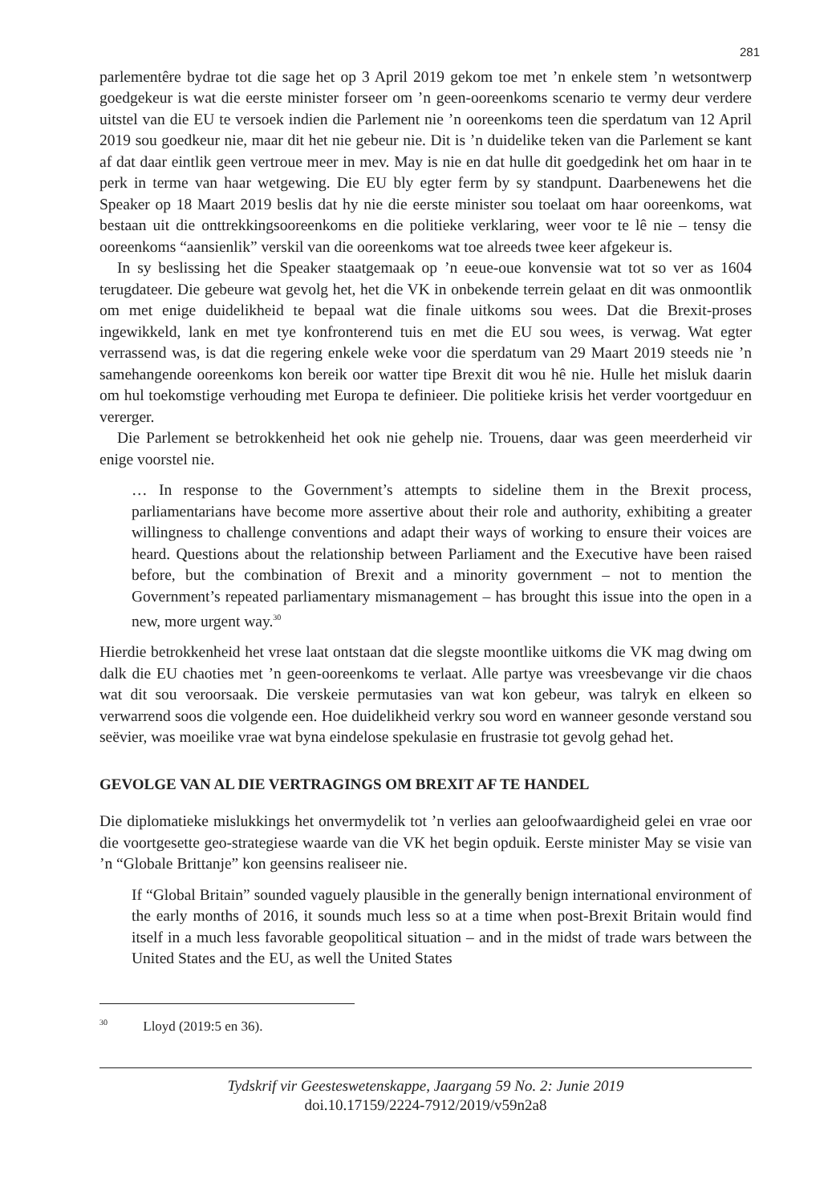281
parlementêre bydrae tot die sage het op 3 April 2019 gekom toe met ’n enkele stem ’n wetsontwerp goedgekeur is wat die eerste minister forseer om ’n geen-ooreenkoms scenario te vermy deur verdere uitstel van die EU te versoek indien die Parlement nie ’n ooreenkoms teen die sperdatum van 12 April 2019 sou goedkeur nie, maar dit het nie gebeur nie. Dit is ’n duidelike teken van die Parlement se kant af dat daar eintlik geen vertroue meer in mev. May is nie en dat hulle dit goedgedink het om haar in te perk in terme van haar wetgewing. Die EU bly egter ferm by sy standpunt. Daarbenewens het die Speaker op 18 Maart 2019 beslis dat hy nie die eerste minister sou toelaat om haar ooreenkoms, wat bestaan uit die onttrekkingsooreenkoms en die politieke verklaring, weer voor te lê nie – tensy die ooreenkoms “aansienlik” verskil van die ooreenkoms wat toe alreeds twee keer afgekeur is.
In sy beslissing het die Speaker staatgemaak op ’n eeue-oue konvensie wat tot so ver as 1604 terugdateer. Die gebeure wat gevolg het, het die VK in onbekende terrein gelaat en dit was onmoontlik om met enige duidelikheid te bepaal wat die finale uitkoms sou wees. Dat die Brexit-proses ingewikkeld, lank en met tye konfronterend tuis en met die EU sou wees, is verwag. Wat egter verrassend was, is dat die regering enkele weke voor die sperdatum van 29 Maart 2019 steeds nie ’n samehangende ooreenkoms kon bereik oor watter tipe Brexit dit wou hê nie. Hulle het misluk daarin om hul toekomstige verhouding met Europa te definieer. Die politieke krisis het verder voortgeduur en vererger.
Die Parlement se betrokkenheid het ook nie gehelp nie. Trouens, daar was geen meerderheid vir enige voorstel nie.
… In response to the Government’s attempts to sideline them in the Brexit process, parliamentarians have become more assertive about their role and authority, exhibiting a greater willingness to challenge conventions and adapt their ways of working to ensure their voices are heard. Questions about the relationship between Parliament and the Executive have been raised before, but the combination of Brexit and a minority government – not to mention the Government’s repeated parliamentary mismanagement – has brought this issue into the open in a new, more urgent way.<sup>30</sup>
Hierdie betrokkenheid het vrese laat ontstaan dat die slegste moontlike uitkoms die VK mag dwing om dalk die EU chaoties met ’n geen-ooreenkoms te verlaat. Alle partye was vreesbevange vir die chaos wat dit sou veroorsaak. Die verskeie permutasies van wat kon gebeur, was talryk en elkeen so verwarrend soos die volgende een. Hoe duidelikheid verkry sou word en wanneer gesonde verstand sou seëvier, was moeilike vrae wat byna eindelose spekulasie en frustrasie tot gevolg gehad het.
GEVOLGE VAN AL DIE VERTRAGINGS OM BREXIT AF TE HANDEL
Die diplomatieke mislukkings het onvermydelik tot ’n verlies aan geloofwaardigheid gelei en vrae oor die voortgesette geo-strategiese waarde van die VK het begin opduik. Eerste minister May se visie van ’n “Globale Brittanje” kon geensins realiseer nie.
If “Global Britain” sounded vaguely plausible in the generally benign international environment of the early months of 2016, it sounds much less so at a time when post-Brexit Britain would find itself in a much less favorable geopolitical situation – and in the midst of trade wars between the United States and the EU, as well the United States
<sup>30</sup> Lloyd (2019:5 en 36).
Tydskrif vir Geesteswetenskappe, Jaargang 59 No. 2: Junie 2019
doi.10.17159/2224-7912/2019/v59n2a8